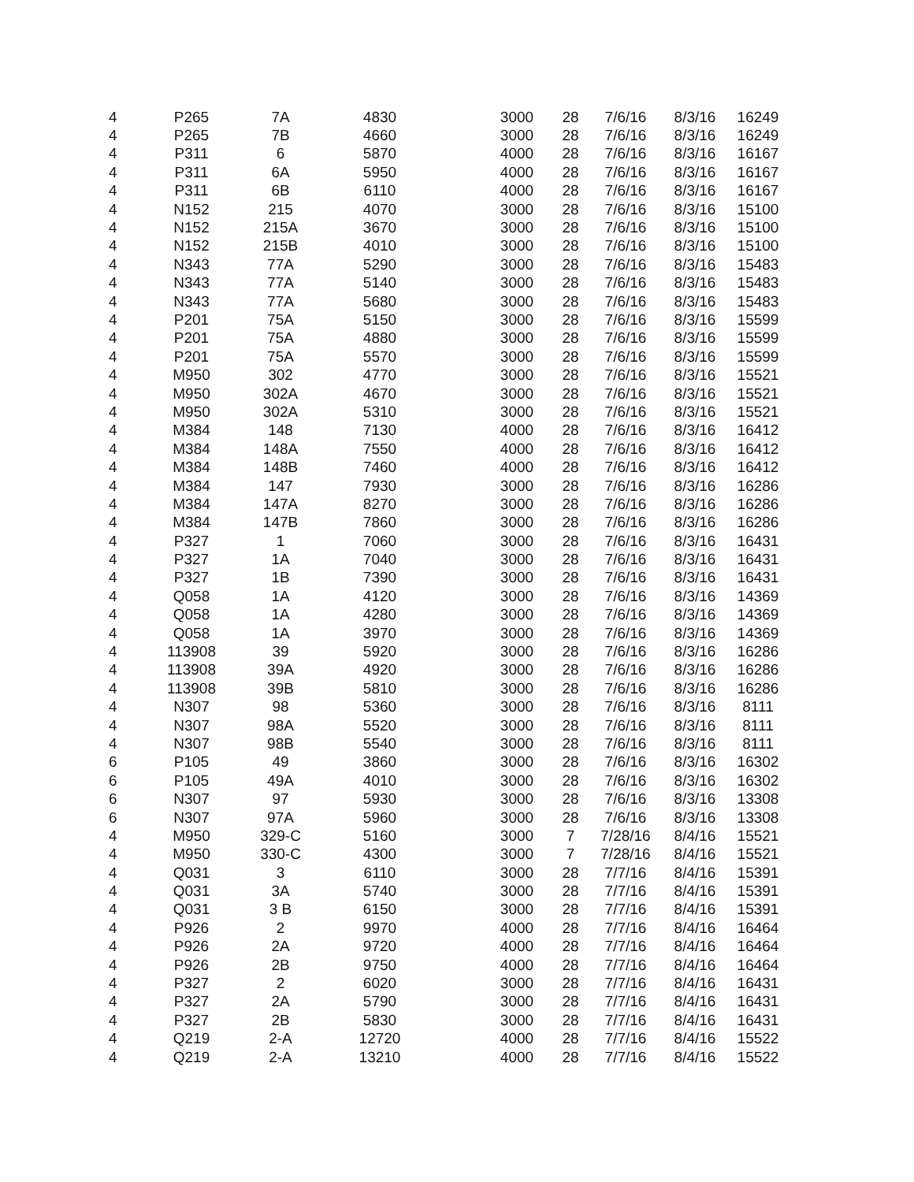| 4 | P265 | 7A | 4830 | | 3000 | 28 | 7/6/16 | 8/3/16 | 16249 |
| 4 | P265 | 7B | 4660 | | 3000 | 28 | 7/6/16 | 8/3/16 | 16249 |
| 4 | P311 | 6 | 5870 | | 4000 | 28 | 7/6/16 | 8/3/16 | 16167 |
| 4 | P311 | 6A | 5950 | | 4000 | 28 | 7/6/16 | 8/3/16 | 16167 |
| 4 | P311 | 6B | 6110 | | 4000 | 28 | 7/6/16 | 8/3/16 | 16167 |
| 4 | N152 | 215 | 4070 | | 3000 | 28 | 7/6/16 | 8/3/16 | 15100 |
| 4 | N152 | 215A | 3670 | | 3000 | 28 | 7/6/16 | 8/3/16 | 15100 |
| 4 | N152 | 215B | 4010 | | 3000 | 28 | 7/6/16 | 8/3/16 | 15100 |
| 4 | N343 | 77A | 5290 | | 3000 | 28 | 7/6/16 | 8/3/16 | 15483 |
| 4 | N343 | 77A | 5140 | | 3000 | 28 | 7/6/16 | 8/3/16 | 15483 |
| 4 | N343 | 77A | 5680 | | 3000 | 28 | 7/6/16 | 8/3/16 | 15483 |
| 4 | P201 | 75A | 5150 | | 3000 | 28 | 7/6/16 | 8/3/16 | 15599 |
| 4 | P201 | 75A | 4880 | | 3000 | 28 | 7/6/16 | 8/3/16 | 15599 |
| 4 | P201 | 75A | 5570 | | 3000 | 28 | 7/6/16 | 8/3/16 | 15599 |
| 4 | M950 | 302 | 4770 | | 3000 | 28 | 7/6/16 | 8/3/16 | 15521 |
| 4 | M950 | 302A | 4670 | | 3000 | 28 | 7/6/16 | 8/3/16 | 15521 |
| 4 | M950 | 302A | 5310 | | 3000 | 28 | 7/6/16 | 8/3/16 | 15521 |
| 4 | M384 | 148 | 7130 | | 4000 | 28 | 7/6/16 | 8/3/16 | 16412 |
| 4 | M384 | 148A | 7550 | | 4000 | 28 | 7/6/16 | 8/3/16 | 16412 |
| 4 | M384 | 148B | 7460 | | 4000 | 28 | 7/6/16 | 8/3/16 | 16412 |
| 4 | M384 | 147 | 7930 | | 3000 | 28 | 7/6/16 | 8/3/16 | 16286 |
| 4 | M384 | 147A | 8270 | | 3000 | 28 | 7/6/16 | 8/3/16 | 16286 |
| 4 | M384 | 147B | 7860 | | 3000 | 28 | 7/6/16 | 8/3/16 | 16286 |
| 4 | P327 | 1 | 7060 | | 3000 | 28 | 7/6/16 | 8/3/16 | 16431 |
| 4 | P327 | 1A | 7040 | | 3000 | 28 | 7/6/16 | 8/3/16 | 16431 |
| 4 | P327 | 1B | 7390 | | 3000 | 28 | 7/6/16 | 8/3/16 | 16431 |
| 4 | Q058 | 1A | 4120 | | 3000 | 28 | 7/6/16 | 8/3/16 | 14369 |
| 4 | Q058 | 1A | 4280 | | 3000 | 28 | 7/6/16 | 8/3/16 | 14369 |
| 4 | Q058 | 1A | 3970 | | 3000 | 28 | 7/6/16 | 8/3/16 | 14369 |
| 4 | 113908 | 39 | 5920 | | 3000 | 28 | 7/6/16 | 8/3/16 | 16286 |
| 4 | 113908 | 39A | 4920 | | 3000 | 28 | 7/6/16 | 8/3/16 | 16286 |
| 4 | 113908 | 39B | 5810 | | 3000 | 28 | 7/6/16 | 8/3/16 | 16286 |
| 4 | N307 | 98 | 5360 | | 3000 | 28 | 7/6/16 | 8/3/16 | 8111 |
| 4 | N307 | 98A | 5520 | | 3000 | 28 | 7/6/16 | 8/3/16 | 8111 |
| 4 | N307 | 98B | 5540 | | 3000 | 28 | 7/6/16 | 8/3/16 | 8111 |
| 6 | P105 | 49 | 3860 | | 3000 | 28 | 7/6/16 | 8/3/16 | 16302 |
| 6 | P105 | 49A | 4010 | | 3000 | 28 | 7/6/16 | 8/3/16 | 16302 |
| 6 | N307 | 97 | 5930 | | 3000 | 28 | 7/6/16 | 8/3/16 | 13308 |
| 6 | N307 | 97A | 5960 | | 3000 | 28 | 7/6/16 | 8/3/16 | 13308 |
| 4 | M950 | 329-C | 5160 | | 3000 | 7 | 7/28/16 | 8/4/16 | 15521 |
| 4 | M950 | 330-C | 4300 | | 3000 | 7 | 7/28/16 | 8/4/16 | 15521 |
| 4 | Q031 | 3 | 6110 | | 3000 | 28 | 7/7/16 | 8/4/16 | 15391 |
| 4 | Q031 | 3A | 5740 | | 3000 | 28 | 7/7/16 | 8/4/16 | 15391 |
| 4 | Q031 | 3 B | 6150 | | 3000 | 28 | 7/7/16 | 8/4/16 | 15391 |
| 4 | P926 | 2 | 9970 | | 4000 | 28 | 7/7/16 | 8/4/16 | 16464 |
| 4 | P926 | 2A | 9720 | | 4000 | 28 | 7/7/16 | 8/4/16 | 16464 |
| 4 | P926 | 2B | 9750 | | 4000 | 28 | 7/7/16 | 8/4/16 | 16464 |
| 4 | P327 | 2 | 6020 | | 3000 | 28 | 7/7/16 | 8/4/16 | 16431 |
| 4 | P327 | 2A | 5790 | | 3000 | 28 | 7/7/16 | 8/4/16 | 16431 |
| 4 | P327 | 2B | 5830 | | 3000 | 28 | 7/7/16 | 8/4/16 | 16431 |
| 4 | Q219 | 2-A | 12720 | | 4000 | 28 | 7/7/16 | 8/4/16 | 15522 |
| 4 | Q219 | 2-A | 13210 | | 4000 | 28 | 7/7/16 | 8/4/16 | 15522 |